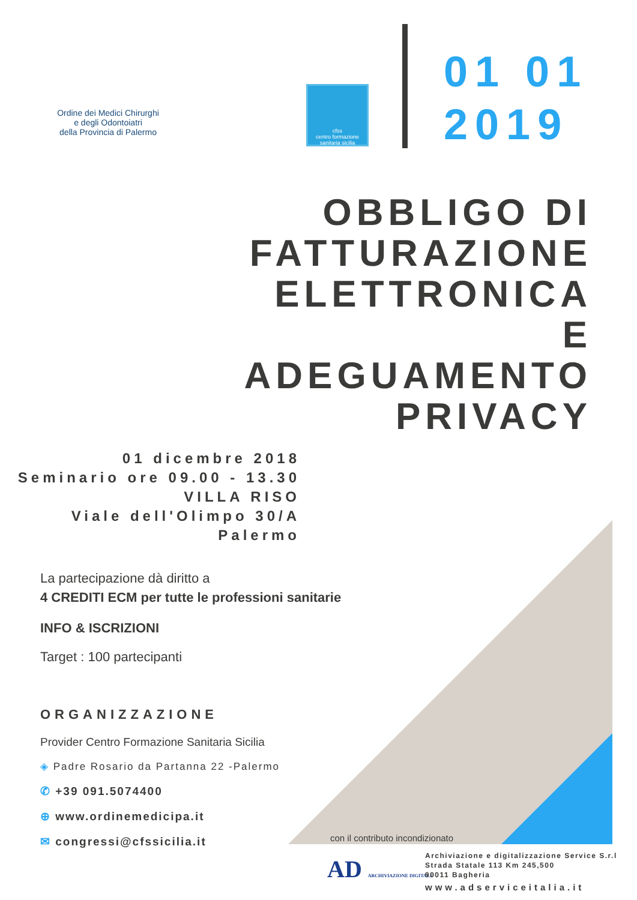Ordine dei Medici Chirurghi
e degli Odontoiatri
della Provincia di Palermo
cfss
centro formazione sanitaria sicilia
01 01
2019
OBBLIGO DI
FATTURAZIONE
ELETTRONICA
E
ADEGUAMENTO
PRIVACY
01 dicembre 2018
Seminario ore 09.00 - 13.30
VILLA RISO
Viale dell'Olimpo 30/A
Palermo
La partecipazione dà diritto a
4 CREDITI ECM per tutte le professioni sanitarie
INFO & ISCRIZIONI
Target : 100 partecipanti
ORGANIZZAZIONE
Provider Centro Formazione Sanitaria Sicilia
◈ Padre Rosario da Partanna 22 -Palermo
✆ +39 091.5074400
⊕ www.ordinemedicipa.it
✉ congressi@cfssicilia.it
con il contributo incondizionato
AD ARCHIVIAZIONE DIGITALE
Archiviazione e digitalizzazione Service S.r.l
Strada Statale 113 Km 245,500
90011 Bagheria
www.adserviceitalia.it